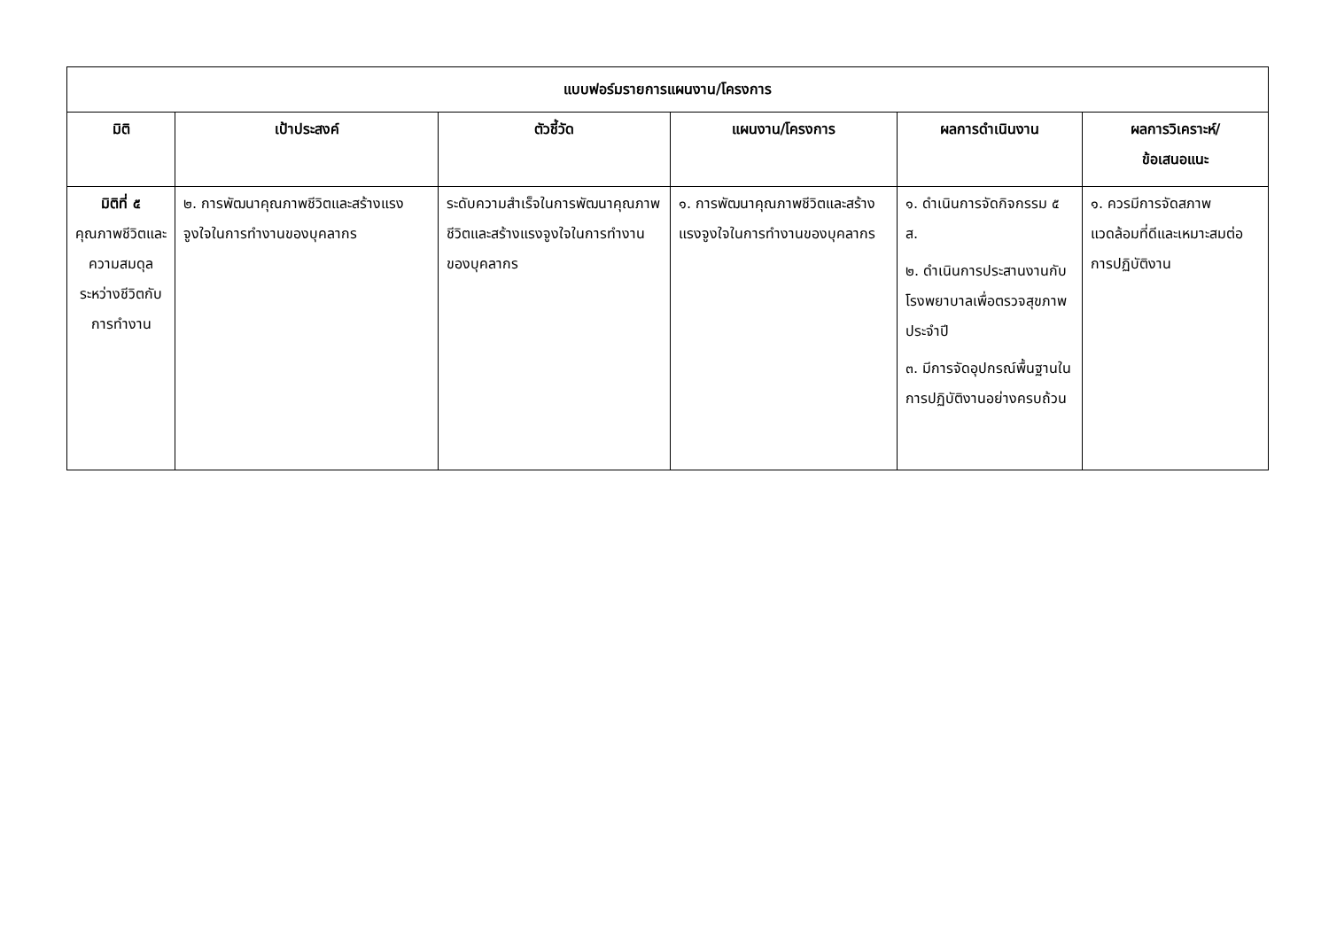| แบบฟอร์มรายการแผนงาน/โครงการ | | | | | |
| มิติ | เป้าประสงค์ | ตัวชี้วัด | แผนงาน/โครงการ | ผลการดำเนินงาน | ผลการวิเคราะห์/ ข้อเสนอแนะ |
| มิติที่ ๕ คุณภาพชีวิตและความสมดุลระหว่างชีวิตกับการทำงาน | ๒. การพัฒนาคุณภาพชีวิตและสร้างแรงจูงใจในการทำงานของบุคลากร | ระดับความสำเร็จในการพัฒนาคุณภาพชีวิตและสร้างแรงจูงใจในการทำงานของบุคลากร | ๑. การพัฒนาคุณภาพชีวิตและสร้างแรงจูงใจในการทำงานของบุคลากร | ๑. ดำเนินการจัดกิจกรรม ๕ ส. ๒. ดำเนินการประสานงานกับโรงพยาบาลเพื่อตรวจสุขภาพประจำปี ๓. มีการจัดอุปกรณ์พื้นฐานในการปฏิบัติงานอย่างครบถ้วน | ๑. ควรมีการจัดสภาพแวดล้อมที่ดีและเหมาะสมต่อการปฏิบัติงาน |